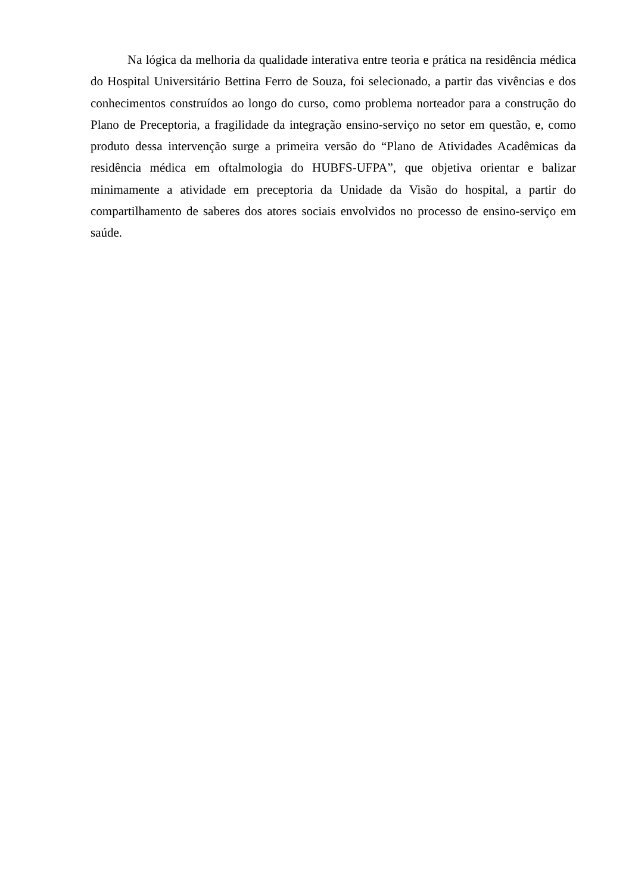Na lógica da melhoria da qualidade interativa entre teoria e prática na residência médica do Hospital Universitário Bettina Ferro de Souza, foi selecionado, a partir das vivências e dos conhecimentos construídos ao longo do curso, como problema norteador para a construção do Plano de Preceptoria, a fragilidade da integração ensino-serviço no setor em questão, e, como produto dessa intervenção surge a primeira versão do “Plano de Atividades Acadêmicas da residência médica em oftalmologia do HUBFS-UFPA”, que objetiva orientar e balizar minimamente a atividade em preceptoria da Unidade da Visão do hospital, a partir do compartilhamento de saberes dos atores sociais envolvidos no processo de ensino-serviço em saúde.